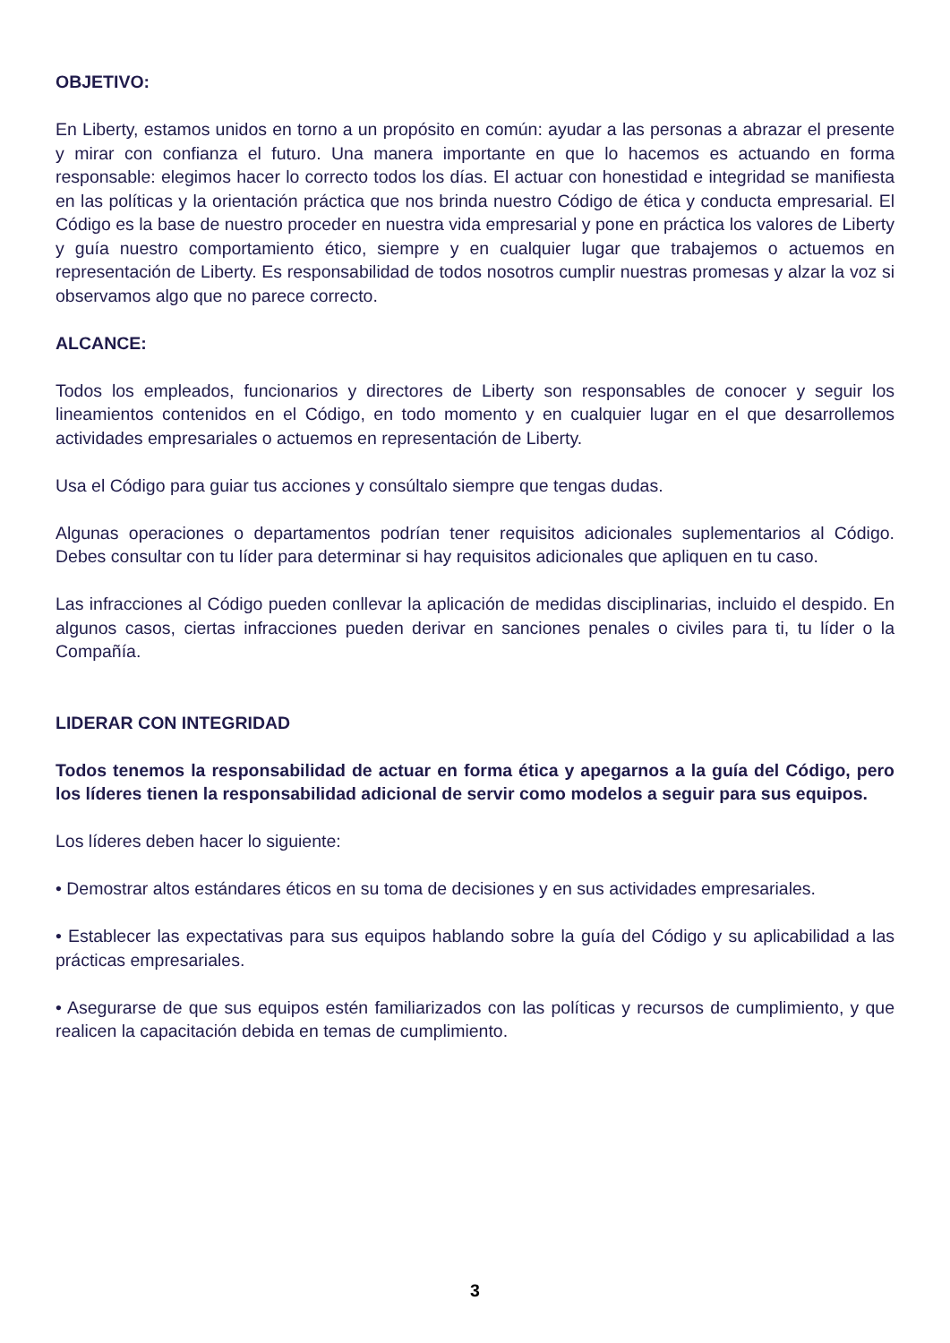OBJETIVO:
En Liberty, estamos unidos en torno a un propósito en común: ayudar a las personas a abrazar el presente y mirar con confianza el futuro. Una manera importante en que lo hacemos es actuando en forma responsable: elegimos hacer lo correcto todos los días. El actuar con honestidad e integridad se manifiesta en las políticas y la orientación práctica que nos brinda nuestro Código de ética y conducta empresarial. El Código es la base de nuestro proceder en nuestra vida empresarial y pone en práctica los valores de Liberty y guía nuestro comportamiento ético, siempre y en cualquier lugar que trabajemos o actuemos en representación de Liberty. Es responsabilidad de todos nosotros cumplir nuestras promesas y alzar la voz si observamos algo que no parece correcto.
ALCANCE:
Todos los empleados, funcionarios y directores de Liberty son responsables de conocer y seguir los lineamientos contenidos en el Código, en todo momento y en cualquier lugar en el que desarrollemos actividades empresariales o actuemos en representación de Liberty.
Usa el Código para guiar tus acciones y consúltalo siempre que tengas dudas.
Algunas operaciones o departamentos podrían tener requisitos adicionales suplementarios al Código. Debes consultar con tu líder para determinar si hay requisitos adicionales que apliquen en tu caso.
Las infracciones al Código pueden conllevar la aplicación de medidas disciplinarias, incluido el despido. En algunos casos, ciertas infracciones pueden derivar en sanciones penales o civiles para ti, tu líder o la Compañía.
LIDERAR CON INTEGRIDAD
Todos tenemos la responsabilidad de actuar en forma ética y apegarnos a la guía del Código, pero los líderes tienen la responsabilidad adicional de servir como modelos a seguir para sus equipos.
Los líderes deben hacer lo siguiente:
• Demostrar altos estándares éticos en su toma de decisiones y en sus actividades empresariales.
• Establecer las expectativas para sus equipos hablando sobre la guía del Código y su aplicabilidad a las prácticas empresariales.
• Asegurarse de que sus equipos estén familiarizados con las políticas y recursos de cumplimiento, y que realicen la capacitación debida en temas de cumplimiento.
3